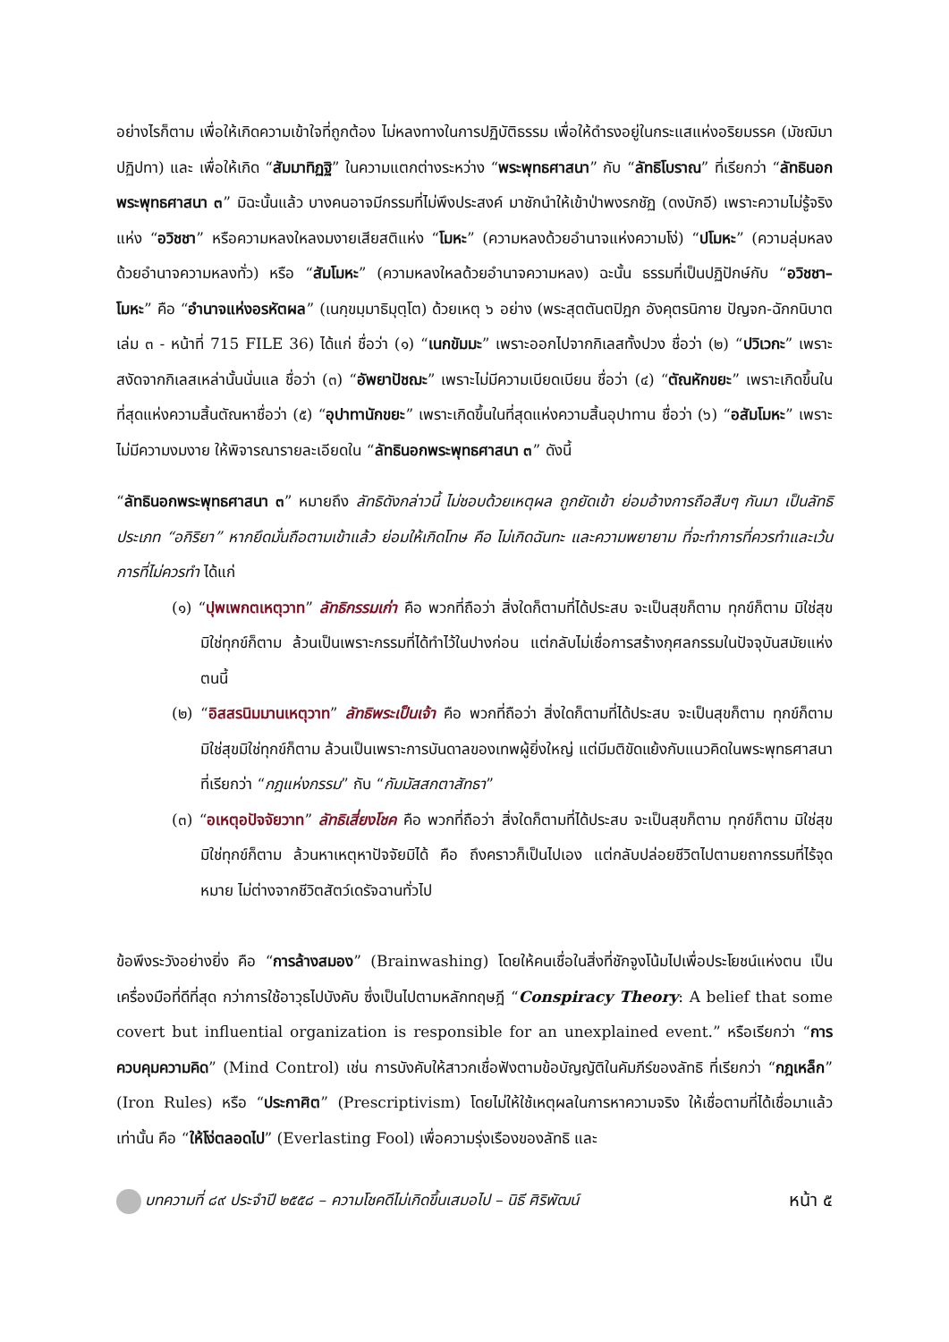อย่างไรก็ตาม เพื่อให้เกิดความเข้าใจที่ถูกต้อง ไม่หลงทางในการปฏิบัติธรรม เพื่อให้ดำรงอยู่ในกระแสแห่งอริยมรรค (มัชฌิมาปฏิปทา) และ เพื่อให้เกิด “สัมมาทิฏฐิ” ในความแตกต่างระหว่าง “พระพุทธศาสนา” กับ “ลัทธิโบราณ” ที่เรียกว่า “ลัทธินอกพระพุทธศาสนา ๓” มิฉะนั้นแล้ว บางคนอาจมีกรรมที่ไม่พึงประสงค์ มาชักนำให้เข้าป่าพงรกชัฏ (ดงบักอี) เพราะความไม่รู้จริงแห่ง “อวิชชา” หรือความหลงใหลงมงายเสียสติแห่ง “โมหะ” (ความหลงด้วยอำนาจแห่งความโง่) “ปโมหะ” (ความลุ่มหลงด้วยอำนาจความหลงทั่ว) หรือ “สัมโมหะ” (ความหลงใหลด้วยอำนาจความหลง) ฉะนั้น ธรรมที่เป็นปฏิปักษ์กับ “อวิชชา–โมหะ” คือ “อำนาจแห่งอรหัตผล” (เนกฺขมฺมาธิมุตฺโต) ด้วยเหตุ ๖ อย่าง (พระสุตตันตปิฎก อังคุตรนิกาย ปัญจก-ฉักกนิบาต เล่ม ๓ - หน้าที่ 715 FILE 36) ได้แก่ ชื่อว่า (๑) “เนกขัมมะ” เพราะออกไปจากกิเลสทั้งปวง ชื่อว่า (๒) “ปวิเวกะ” เพราะสงัดจากกิเลสเหล่านั้นนั่นแล ชื่อว่า (๓) “อัพยาปัชฌะ” เพราะไม่มีความเบียดเบียน ชื่อว่า (๔) “ตัณหักขยะ” เพราะเกิดขึ้นในที่สุดแห่งความสิ้นตัณหาชื่อว่า (๕) “อุปาทานักขยะ” เพราะเกิดขึ้นในที่สุดแห่งความสิ้นอุปาทาน ชื่อว่า (๖) “อสัมโมหะ” เพราะไม่มีความงมงาย ให้พิจารณารายละเอียดใน “ลัทธินอกพระพุทธศาสนา ๓” ดังนี้
“ลัทธินอกพระพุทธศาสนา ๓” หมายถึง ลัทธิดังกล่าวนี้ ไม่ชอบด้วยเหตุผล ถูกยัดเข้า ย่อมอ้างการถือสืบๆ กันมา เป็นลัทธิประเภท “อกิริยา” หากยึดมั่นถือตามเข้าแล้ว ย่อมให้เกิดโทษ คือ ไม่เกิดฉันทะ และความพยายาม ที่จะทำการที่ควรทำและเว้นการที่ไม่ควรทำ ได้แก่
(๑) “ปุพเพกตเหตุวาท” ลัทธิกรรมเก่า คือ พวกที่ถือว่า สิ่งใดก็ตามที่ได้ประสบ จะเป็นสุขก็ตาม ทุกข์ก็ตาม มิใช่สุขมิใช่ทุกข์ก็ตาม ล้วนเป็นเพราะกรรมที่ได้ทำไว้ในปางก่อน แต่กลับไม่เชื่อการสร้างกุศลกรรมในปัจจุบันสมัยแห่งตนนี้
(๒) “อิสสรนิมมานเหตุวาท” ลัทธิพระเป็นเจ้า คือ พวกที่ถือว่า สิ่งใดก็ตามที่ได้ประสบ จะเป็นสุขก็ตาม ทุกข์ก็ตาม มิใช่สุขมิใช่ทุกข์ก็ตาม ล้วนเป็นเพราะการบันดาลของเทพผู้ยิ่งใหญ่ แต่มีมติขัดแย้งกับแนวคิดในพระพุทธศาสนา ที่เรียกว่า “กฎแห่งกรรม” กับ “กัมมัสสกตาสัทธา”
(๓) “อเหตุอปัจจัยวาท” ลัทธิเสี่ยงโชค คือ พวกที่ถือว่า สิ่งใดก็ตามที่ได้ประสบ จะเป็นสุขก็ตาม ทุกข์ก็ตาม มิใช่สุขมิใช่ทุกข์ก็ตาม ล้วนหาเหตุหาปัจจัยมิได้ คือ ถึงคราวก็เป็นไปเอง แต่กลับปล่อยชีวิตไปตามยถากรรมที่ไร้จุดหมาย ไม่ต่างจากชีวิตสัตว์เดรัจฉานทั่วไป
ข้อพึงระวังอย่างยิ่ง คือ “การล้างสมอง” (Brainwashing) โดยให้คนเชื่อในสิ่งที่ชักจูงโน้มไปเพื่อประโยชน์แห่งตน เป็นเครื่องมือที่ดีที่สุด กว่าการใช้อาวุธไปบังคับ ซึ่งเป็นไปตามหลักทฤษฎี “Conspiracy Theory: A belief that some covert but influential organization is responsible for an unexplained event.” หรือเรียกว่า “การควบคุมความคิด” (Mind Control) เช่น การบังคับให้สาวกเชื่อฟังตามข้อบัญญัติในคัมภีร์ของลัทธิ ที่เรียกว่า “กฎเหล็ก” (Iron Rules) หรือ “ประกาศิต” (Prescriptivism) โดยไม่ให้ใช้เหตุผลในการหาความจริง ให้เชื่อตามที่ได้เชื่อมาแล้วเท่านั้น คือ “ให้โง่ตลอดไป” (Everlasting Fool) เพื่อความรุ่งเรืองของลัทธิ และ
บทความที่ ๘๙ ประจำปี ๒๕๕๘ – ความโชคดีไม่เกิดขึ้นเสมอไป – นิธี ศิริพัฒน์ หน้า ๕